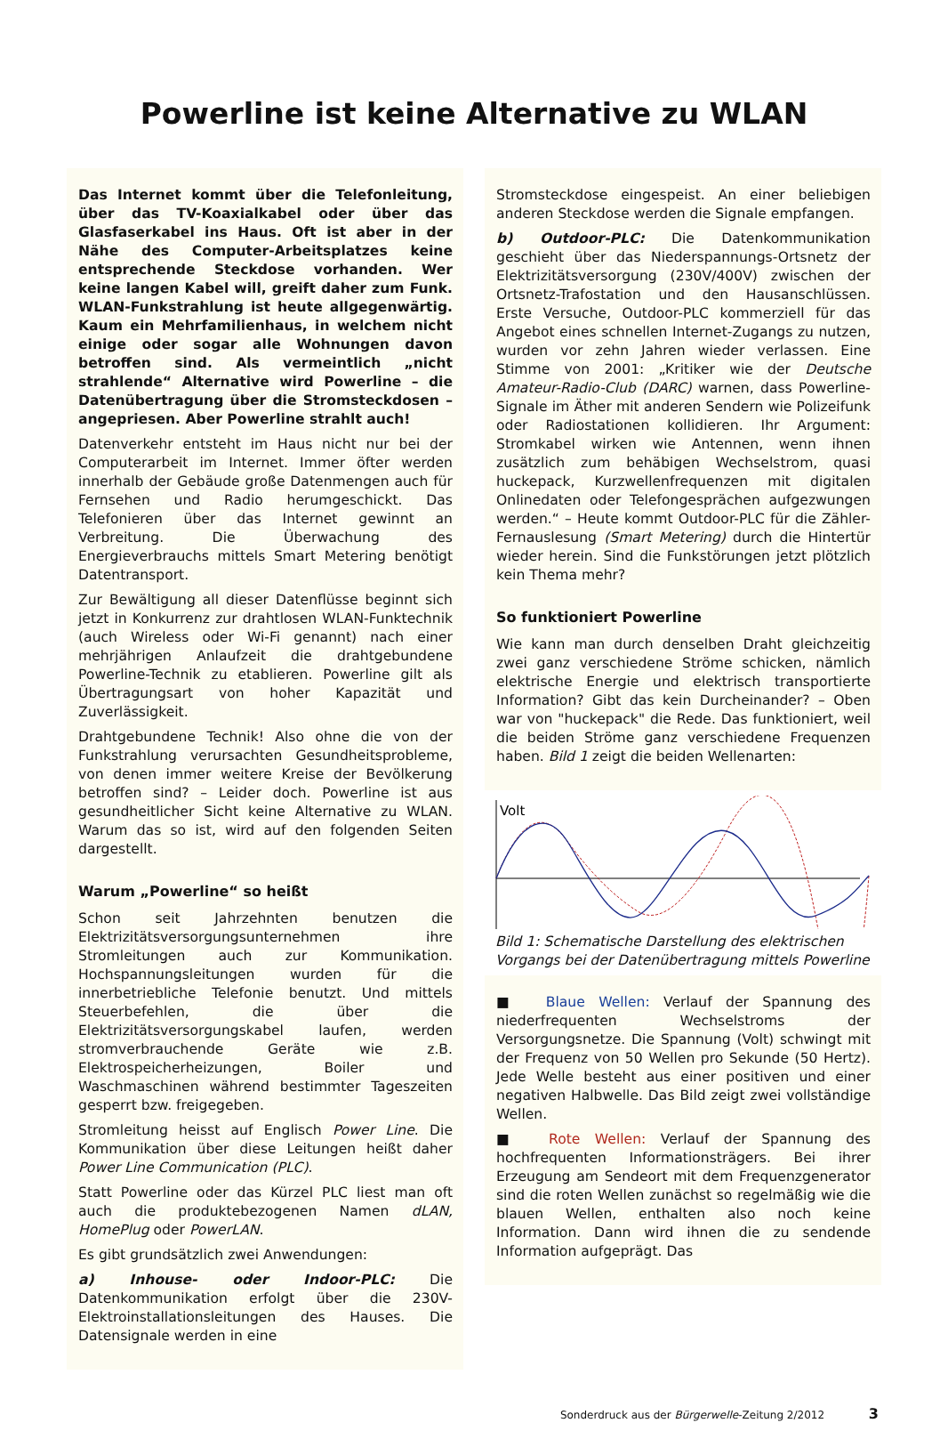Powerline ist keine Alternative zu WLAN
Das Internet kommt über die Telefonleitung, über das TV-Koaxialkabel oder über das Glasfaserkabel ins Haus. Oft ist aber in der Nähe des Computer-Arbeitsplatzes keine entsprechende Steckdose vorhanden. Wer keine langen Kabel will, greift daher zum Funk. WLAN-Funkstrahlung ist heute allgegenwärtig. Kaum ein Mehrfamilienhaus, in welchem nicht einige oder sogar alle Wohnungen davon betroffen sind. Als vermeintlich „nicht strahlende“ Alternative wird Powerline – die Datenübertragung über die Stromsteckdosen – angepriesen. Aber Powerline strahlt auch!
Datenverkehr entsteht im Haus nicht nur bei der Computerarbeit im Internet. Immer öfter werden innerhalb der Gebäude große Datenmengen auch für Fernsehen und Radio herumgeschickt. Das Telefonieren über das Internet gewinnt an Verbreitung. Die Überwachung des Energieverbrauchs mittels Smart Metering benötigt Datentransport.
Zur Bewältigung all dieser Datenflüsse beginnt sich jetzt in Konkurrenz zur drahtlosen WLAN-Funktechnik (auch Wireless oder Wi-Fi genannt) nach einer mehrjährigen Anlaufzeit die drahtgebundene Powerline-Technik zu etablieren. Powerline gilt als Übertragungsart von hoher Kapazität und Zuverlässigkeit.
Drahtgebundene Technik! Also ohne die von der Funkstrahlung verursachten Gesundheitsprobleme, von denen immer weitere Kreise der Bevölkerung betroffen sind? – Leider doch. Powerline ist aus gesundheitlicher Sicht keine Alternative zu WLAN. Warum das so ist, wird auf den folgenden Seiten dargestellt.
Warum „Powerline“ so heißt
Schon seit Jahrzehnten benutzen die Elektrizitätsversorgungsunternehmen ihre Stromleitungen auch zur Kommunikation. Hochspannungsleitungen wurden für die innerbetriebliche Telefonie benutzt. Und mittels Steuerbefehlen, die über die Elektrizitätsversorgungskabel laufen, werden stromverbrauchende Geräte wie z.B. Elektrospeicherheizungen, Boiler und Waschmaschinen während bestimmter Tageszeiten gesperrt bzw. freigegeben.
Stromleitung heisst auf Englisch Power Line. Die Kommunikation über diese Leitungen heißt daher Power Line Communication (PLC).
Statt Powerline oder das Kürzel PLC liest man oft auch die produktebezogenen Namen dLAN, HomePlug oder PowerLAN.
Es gibt grundsätzlich zwei Anwendungen:
a) Inhouse- oder Indoor-PLC: Die Datenkommunikation erfolgt über die 230V-Elektroinstallationsleitungen des Hauses. Die Datensignale werden in eine
Stromsteckdose eingespeist. An einer beliebigen anderen Steckdose werden die Signale empfangen.
b) Outdoor-PLC: Die Datenkommunikation geschieht über das Niederspannungs-Ortsnetz der Elektrizitätsversorgung (230V/400V) zwischen der Ortsnetz-Trafostation und den Hausanschlüssen. Erste Versuche, Outdoor-PLC kommerziell für das Angebot eines schnellen Internet-Zugangs zu nutzen, wurden vor zehn Jahren wieder verlassen. Eine Stimme von 2001: „Kritiker wie der Deutsche Amateur-Radio-Club (DARC) warnen, dass Powerline-Signale im Äther mit anderen Sendern wie Polizeifunk oder Radiostationen kollidieren. Ihr Argument: Stromkabel wirken wie Antennen, wenn ihnen zusätzlich zum behäbigen Wechselstrom, quasi huckepack, Kurzwellenfrequenzen mit digitalen Onlinedaten oder Telefongesprächen aufgezwungen werden.“ – Heute kommt Outdoor-PLC für die Zähler-Fernauslesung (Smart Metering) durch die Hintertür wieder herein. Sind die Funkstörungen jetzt plötzlich kein Thema mehr?
So funktioniert Powerline
Wie kann man durch denselben Draht gleichzeitig zwei ganz verschiedene Ströme schicken, nämlich elektrische Energie und elektrisch transportierte Information? Gibt das kein Durcheinander? – Oben war von "huckepack" die Rede. Das funktioniert, weil die beiden Ströme ganz verschiedene Frequenzen haben. Bild 1 zeigt die beiden Wellenarten:
Volt
Bild 1: Schematische Darstellung des elektrischen Vorgangs bei der Datenübertragung mittels Powerline
■ Blaue Wellen: Verlauf der Spannung des niederfrequenten Wechselstroms der Versorgungsnetze. Die Spannung (Volt) schwingt mit der Frequenz von 50 Wellen pro Sekunde (50 Hertz). Jede Welle besteht aus einer positiven und einer negativen Halbwelle. Das Bild zeigt zwei vollständige Wellen.
■ Rote Wellen: Verlauf der Spannung des hochfrequenten Informationsträgers. Bei ihrer Erzeugung am Sendeort mit dem Frequenzgenerator sind die roten Wellen zunächst so regelmäßig wie die blauen Wellen, enthalten also noch keine Information. Dann wird ihnen die zu sendende Information aufgeprägt. Das
Sonderdruck aus der Bürgerwelle-Zeitung 2/2012 3